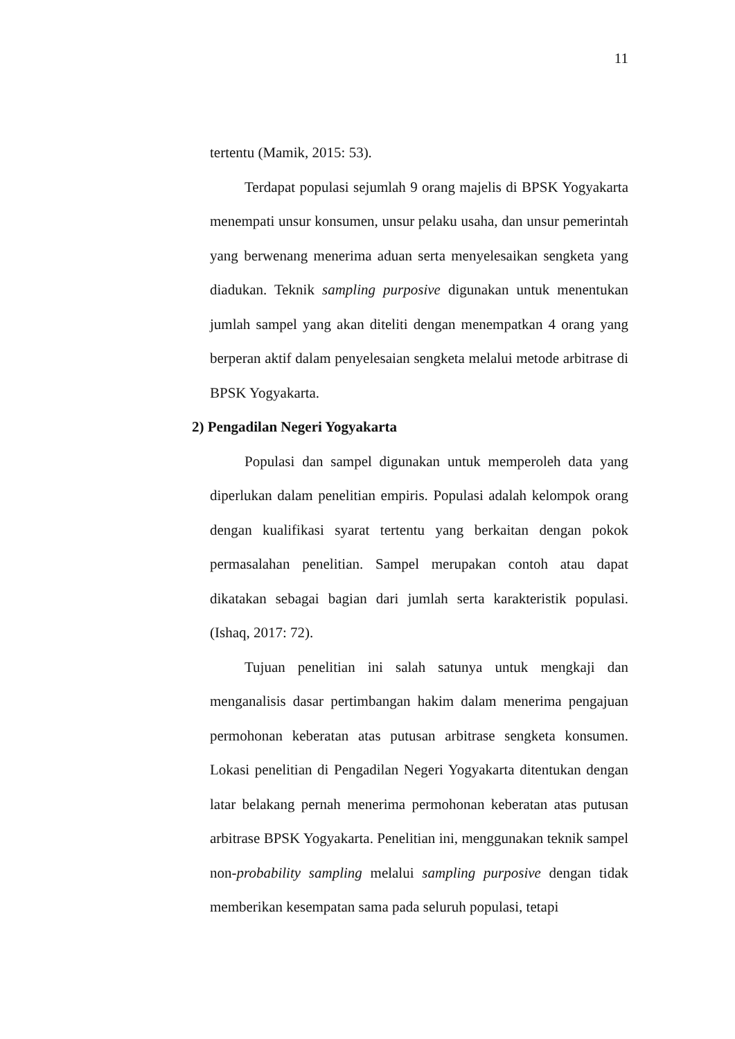11
tertentu (Mamik, 2015: 53).
Terdapat populasi sejumlah 9 orang majelis di BPSK Yogyakarta menempati unsur konsumen, unsur pelaku usaha, dan unsur pemerintah yang berwenang menerima aduan serta menyelesaikan sengketa yang diadukan. Teknik sampling purposive digunakan untuk menentukan jumlah sampel yang akan diteliti dengan menempatkan 4 orang yang berperan aktif dalam penyelesaian sengketa melalui metode arbitrase di BPSK Yogyakarta.
2) Pengadilan Negeri Yogyakarta
Populasi dan sampel digunakan untuk memperoleh data yang diperlukan dalam penelitian empiris. Populasi adalah kelompok orang dengan kualifikasi syarat tertentu yang berkaitan dengan pokok permasalahan penelitian. Sampel merupakan contoh atau dapat dikatakan sebagai bagian dari jumlah serta karakteristik populasi. (Ishaq, 2017: 72).
Tujuan penelitian ini salah satunya untuk mengkaji dan menganalisis dasar pertimbangan hakim dalam menerima pengajuan permohonan keberatan atas putusan arbitrase sengketa konsumen. Lokasi penelitian di Pengadilan Negeri Yogyakarta ditentukan dengan latar belakang pernah menerima permohonan keberatan atas putusan arbitrase BPSK Yogyakarta. Penelitian ini, menggunakan teknik sampel non-probability sampling melalui sampling purposive dengan tidak memberikan kesempatan sama pada seluruh populasi, tetapi